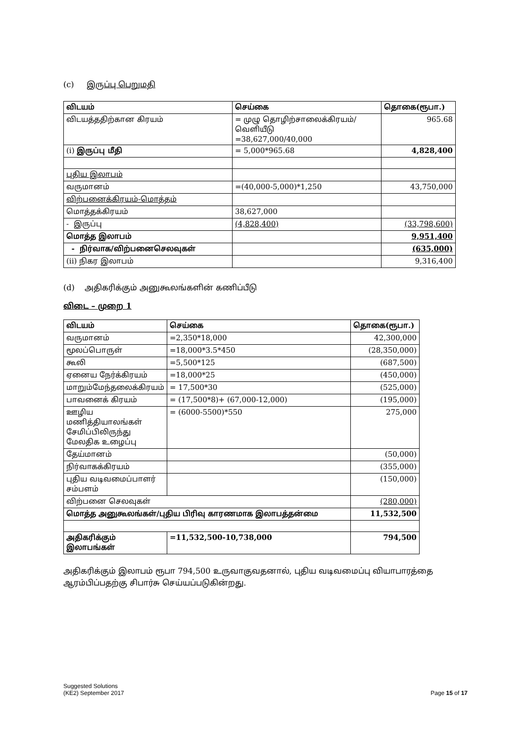(c) இருப்பு பெறுமதி
| விடயம் | செய்கை | தொகை(ரூபா.) |
| --- | --- | --- |
| விடயத்ததிற்கான கிரயம் | = முழு தொழிற்சாலைக்கிரயம்/ வெளியீடு =38,627,000/40,000 | 965.68 |
| (i) இருப்பு மீதி | = 5,000*965.68 | 4,828,400 |
| புதிய இலாபம் | | |
| வருமானம் | =(40,000-5,000)*1,250 | 43,750,000 |
| விற்பனைக்கிரயம்-மொத்தம் | | |
| மொத்தக்கிரயம் | 38,627,000 | |
| - இருப்பு | (4,828,400) | (33,798,600) |
| மொத்த இலாபம் | | 9,951,400 |
| - நிர்வாக/விற்பனைசெலவுகள் | | (635,000) |
| (ii) நிகர இலாபம் | | 9,316,400 |
(d) அதிகரிக்கும் அனுகூலங்களின் கணிப்பீடு
விடை – முறை 1
| விடயம் | செய்கை | தொகை(ரூபா.) |
| --- | --- | --- |
| வருமானம் | =2,350*18,000 | 42,300,000 |
| மூலப்பொருள் | =18,000*3.5*450 | (28,350,000) |
| கூலி | =5,500*125 | (687,500) |
| ஏனைய நேர்க்கிரயம் | =18,000*25 | (450,000) |
| மாறும்மேந்தலைக்கிரயம் | = 17,500*30 | (525,000) |
| பாவனைக் கிரயம் | = (17,500*8)+ (67,000-12,000) | (195,000) |
| ஊழிய மணித்தியாலங்கள் சேமிப்பிலிருந்து மேலதிக உழைப்பு | = (6000-5500)*550 | 275,000 |
| தேய்மானம் | | (50,000) |
| நிர்வாகக்கிரயம் | | (355,000) |
| புதிய வடிவமைப்பாளர் சம்பளம் | | (150,000) |
| விற்பனை செலவுகள் | | (280,000) |
| மொத்த அனுகூலங்கள்/புதிய பிரிவு காரணமாக இலாபத்தன்மை | | 11,532,500 |
| அதிகரிக்கும் இலாபங்கள் | =11,532,500-10,738,000 | 794,500 |
அதிகரிக்கும் இலாபம் ரூபா 794,500 உருவாகுவதனால், புதிய வடிவமைப்பு வியாபாரத்தை ஆரம்பிப்பதற்கு சிபார்சு செய்யப்படுகின்றது.
Suggested Solutions
(KE2) September 2017
Page 15 of 17